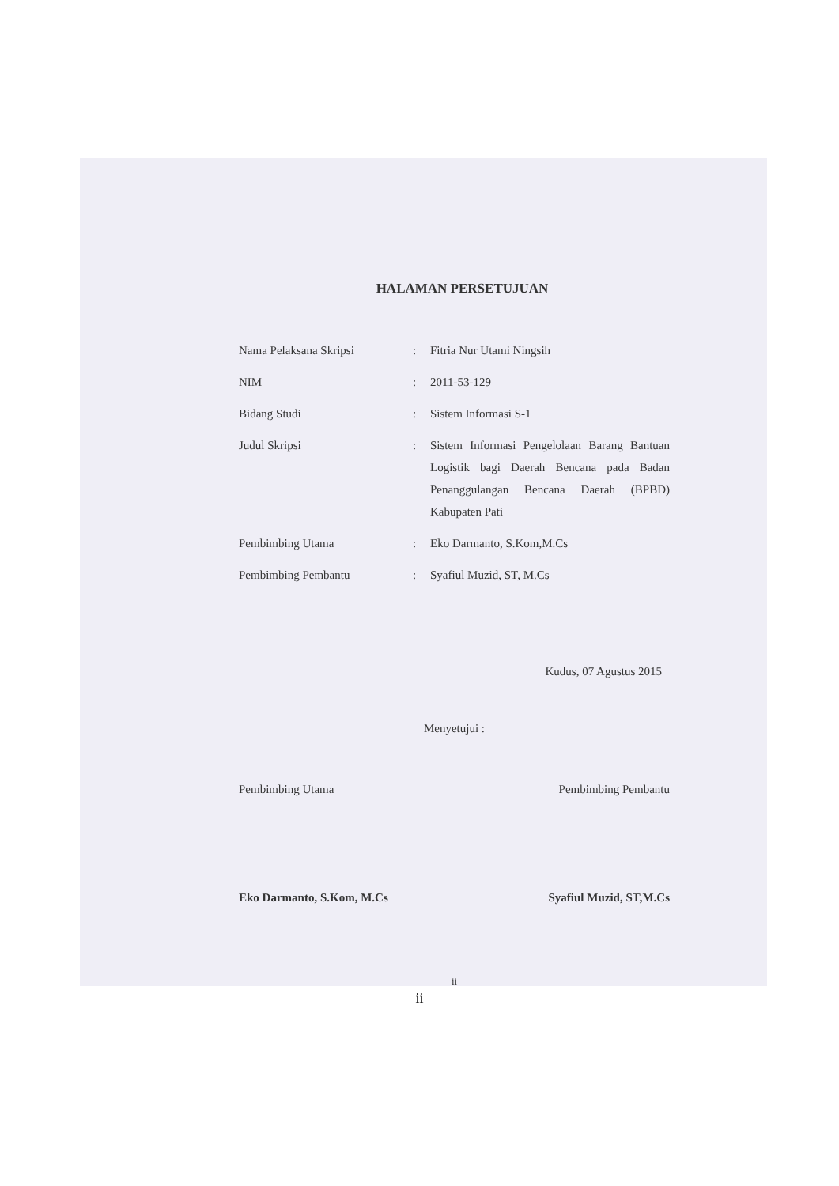HALAMAN PERSETUJUAN
Nama Pelaksana Skripsi :
Fitria Nur Utami Ningsih
NIM :
2011-53-129
Bidang Studi :
Sistem Informasi S-1
Judul Skripsi :
Sistem Informasi Pengelolaan Barang Bantuan Logistik bagi Daerah Bencana pada Badan Penanggulangan Bencana Daerah (BPBD) Kabupaten Pati
Pembimbing Utama :
Eko Darmanto, S.Kom,M.Cs
Pembimbing Pembantu :
Syafiul Muzid, ST, M.Cs
Kudus, 07 Agustus 2015
Menyetujui :
Pembimbing Utama Pembimbing Pembantu
Eko Darmanto, S.Kom, M.Cs Syafiul Muzid, ST,M.Cs
ii
ii